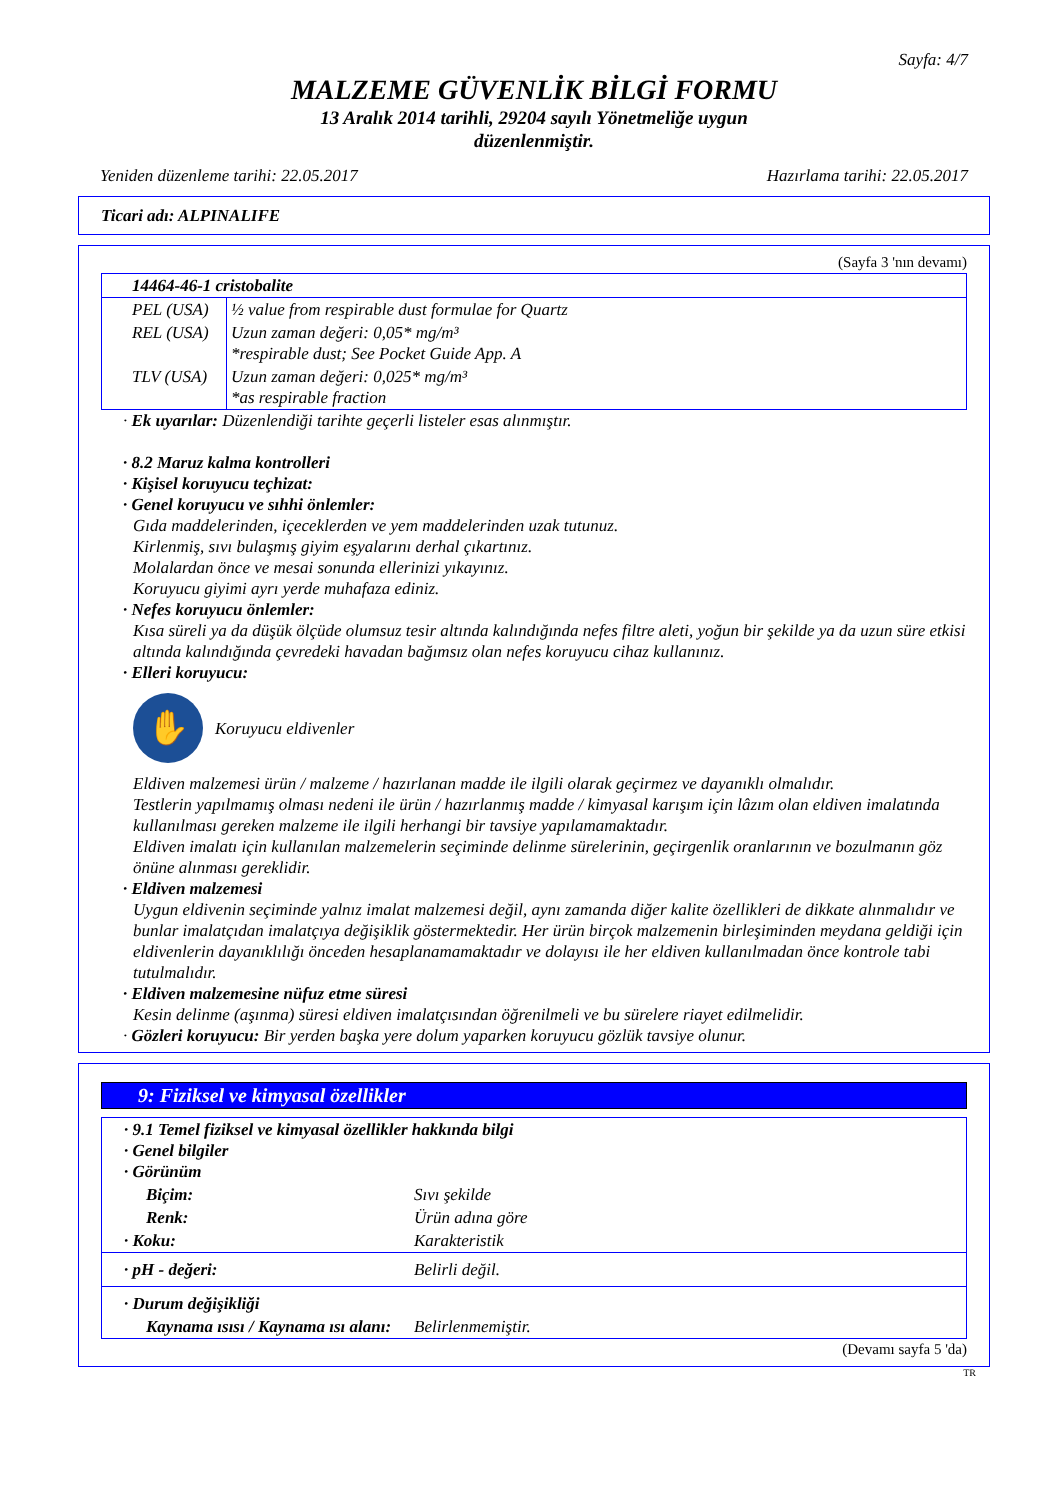Sayfa: 4/7
MALZEME GÜVENLİK BİLGİ FORMU
13 Aralık 2014 tarihli, 29204 sayılı Yönetmeliğe uygun
düzenlenmiştir.
Yeniden düzenleme tarihi: 22.05.2017 Hazırlama tarihi: 22.05.2017
Ticari adı: ALPINALIFE
(Sayfa 3 'nın devamı)
| 14464-46-1 cristobalite | |
| PEL (USA) | ½ value from respirable dust formulae for Quartz |
| REL (USA) | Uzun zaman değeri: 0,05* mg/m³ *respirable dust; See Pocket Guide App. A |
| TLV (USA) | Uzun zaman değeri: 0,025* mg/m³ *as respirable fraction |
· Ek uyarılar: Düzenlendiği tarihte geçerli listeler esas alınmıştır.
· 8.2 Maruz kalma kontrolleri
· Kişisel koruyucu teçhizat:
· Genel koruyucu ve sıhhi önlemler:
Gıda maddelerinden, içeceklerden ve yem maddelerinden uzak tutunuz.
Kirlenmiş, sıvı bulaşmış giyim eşyalarını derhal çıkartınız.
Molalardan önce ve mesai sonunda ellerinizi yıkayınız.
Koruyucu giyimi ayrı yerde muhafaza ediniz.
· Nefes koruyucu önlemler:
Kısa süreli ya da düşük ölçüde olumsuz tesir altında kalındığında nefes filtre aleti, yoğun bir şekilde ya da uzun süre etkisi altında kalındığında çevredeki havadan bağımsız olan nefes koruyucu cihaz kullanınız.
· Elleri koruyucu:
✋
Koruyucu eldivenler
Eldiven malzemesi ürün / malzeme / hazırlanan madde ile ilgili olarak geçirmez ve dayanıklı olmalıdır.
Testlerin yapılmamış olması nedeni ile ürün / hazırlanmış madde / kimyasal karışım için lâzım olan eldiven imalatında kullanılması gereken malzeme ile ilgili herhangi bir tavsiye yapılamamaktadır.
Eldiven imalatı için kullanılan malzemelerin seçiminde delinme sürelerinin, geçirgenlik oranlarının ve bozulmanın göz önüne alınması gereklidir.
· Eldiven malzemesi
Uygun eldivenin seçiminde yalnız imalat malzemesi değil, aynı zamanda diğer kalite özellikleri de dikkate alınmalıdır ve bunlar imalatçıdan imalatçıya değişiklik göstermektedir. Her ürün birçok malzemenin birleşiminden meydana geldiği için eldivenlerin dayanıklılığı önceden hesaplanamamaktadır ve dolayısı ile her eldiven kullanılmadan önce kontrole tabi tutulmalıdır.
· Eldiven malzemesine nüfuz etme süresi
Kesin delinme (aşınma) süresi eldiven imalatçısından öğrenilmeli ve bu sürelere riayet edilmelidir.
· Gözleri koruyucu: Bir yerden başka yere dolum yaparken koruyucu gözlük tavsiye olunur.
9: Fiziksel ve kimyasal özellikler
| · 9.1 Temel fiziksel ve kimyasal özellikler hakkında bilgi · Genel bilgiler · Görünüm | |
| Biçim: | Sıvı şekilde |
| Renk: | Ürün adına göre |
| · Koku: | Karakteristik |
| · pH - değeri: | Belirli değil. |
| · Durum değişikliği | |
| Kaynama ısısı / Kaynama ısı alanı: | Belirlenmemiştir. |
(Devamı sayfa 5 'da)
TR